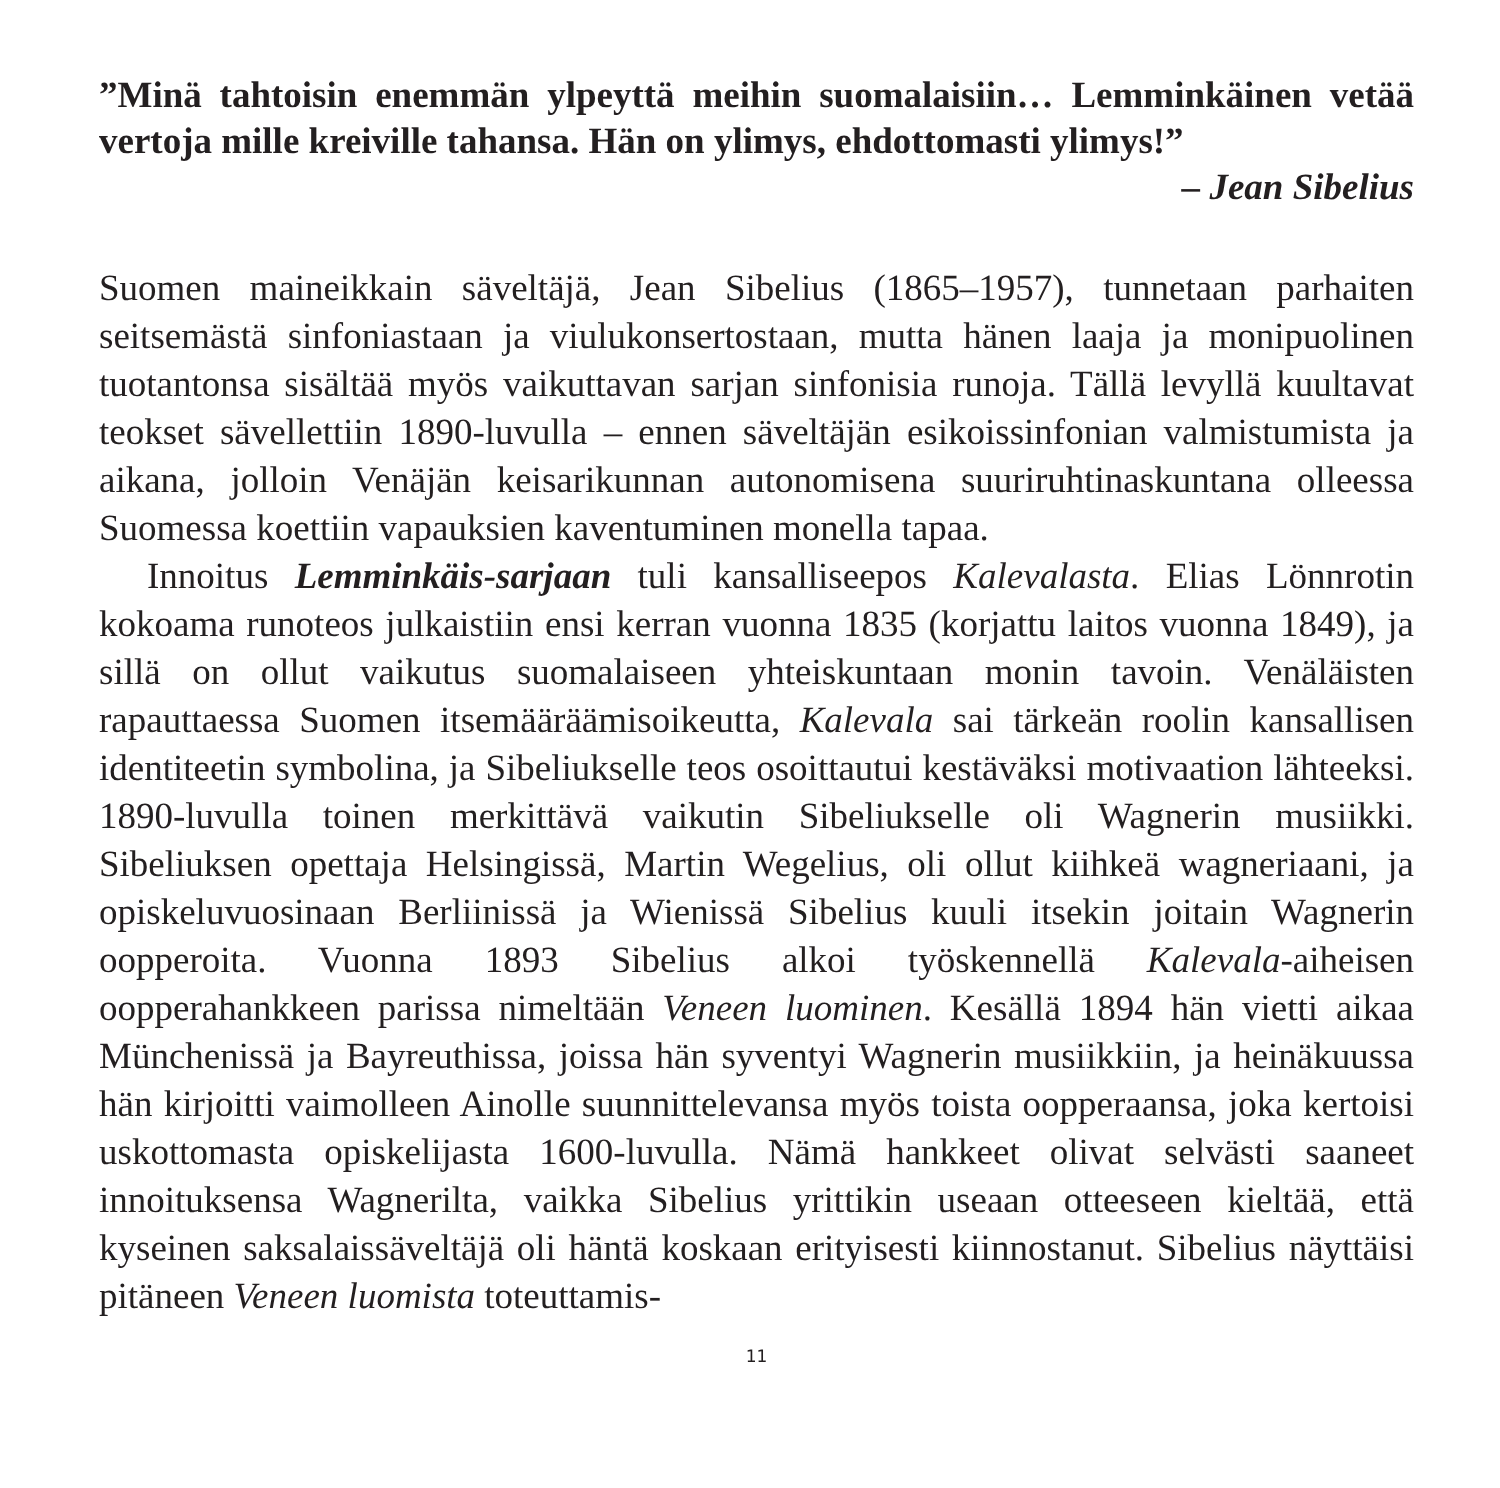”Minä tahtoisin enemmän ylpeyttä meihin suomalaisiin… Lemminkäinen vetää vertoja mille kreiville tahansa. Hän on ylimys, ehdottomasti ylimys!”
– Jean Sibelius
Suomen maineikkain säveltäjä, Jean Sibelius (1865–1957), tunnetaan parhaiten seitsemästä sinfoniastaan ja viulukonsertostaan, mutta hänen laaja ja monipuolinen tuotantonsa sisältää myös vaikuttavan sarjan sinfonisia runoja. Tällä levyllä kuultavat teokset sävellettiin 1890-luvulla – ennen säveltäjän esikoissinfonian valmistumista ja aikana, jolloin Venäjän keisarikunnan autonomisena suuriruhtinaskuntana olleessa Suomessa koettiin vapauksien kaventuminen monella tapaa.
Innoitus Lemminkäis-sarjaan tuli kansalliseepos Kalevalasta. Elias Lönnrotin kokoama runoteos julkaistiin ensi kerran vuonna 1835 (korjattu laitos vuonna 1849), ja sillä on ollut vaikutus suomalaiseen yhteiskuntaan monin tavoin. Venäläisten rapauttaessa Suomen itsemääräämisoikeutta, Kalevala sai tärkeän roolin kansallisen identiteetin symbolina, ja Sibeliukselle teos osoittautui kestäväksi motivaation lähteeksi. 1890-luvulla toinen merkittävä vaikutin Sibeliukselle oli Wagnerin musiikki. Sibeliuksen opettaja Helsingissä, Martin Wegelius, oli ollut kiihkeä wagneriaani, ja opiskeluvuosinaan Berliinissä ja Wienissä Sibelius kuuli itsekin joitain Wagnerin oopperoita. Vuonna 1893 Sibelius alkoi työskennellä Kalevala-aiheisen oopperahankkeen parissa nimeltään Veneen luominen. Kesällä 1894 hän vietti aikaa Münchenissä ja Bayreuthissa, joissa hän syventyi Wagnerin musiikkiin, ja heinäkuussa hän kirjoitti vaimolleen Ainolle suunnittelevansa myös toista oopperaansa, joka kertoisi uskottomasta opiskelijasta 1600-luvulla. Nämä hankkeet olivat selvästi saaneet innoituksensa Wagnerilta, vaikka Sibelius yrittikin useaan otteeseen kieltää, että kyseinen saksalaissäveltäjä oli häntä koskaan erityisesti kiinnostanut. Sibelius näyttäisi pitäneen Veneen luomista toteuttamis-
11